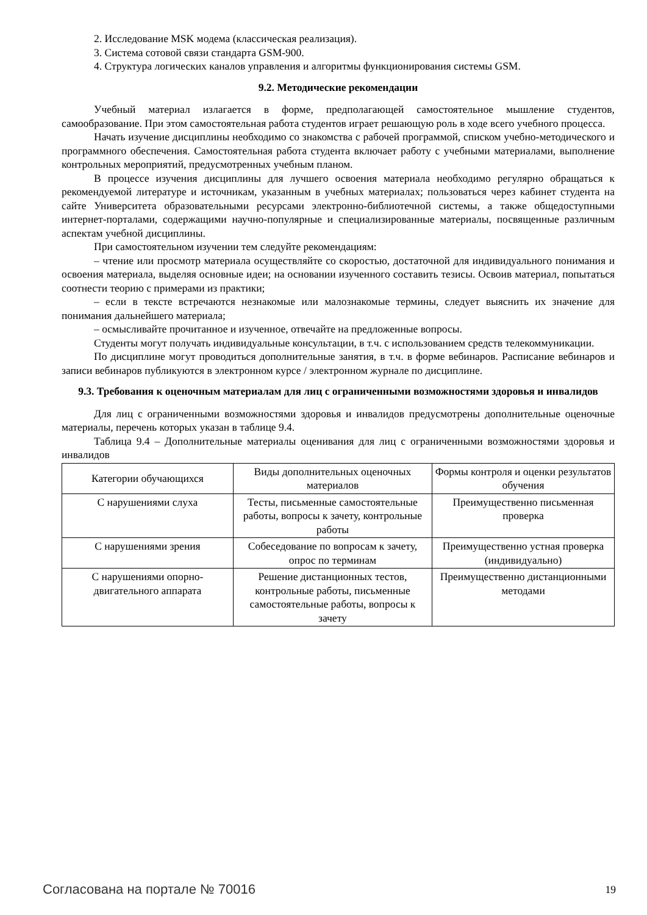2. Исследование MSK модема (классическая реализация).
3. Система сотовой связи стандарта GSM-900.
4. Структура логических каналов управления и алгоритмы функционирования системы GSM.
9.2. Методические рекомендации
Учебный материал излагается в форме, предполагающей самостоятельное мышление студентов, самообразование. При этом самостоятельная работа студентов играет решающую роль в ходе всего учебного процесса.
Начать изучение дисциплины необходимо со знакомства с рабочей программой, списком учебно-методического и программного обеспечения. Самостоятельная работа студента включает работу с учебными материалами, выполнение контрольных мероприятий, предусмотренных учебным планом.
В процессе изучения дисциплины для лучшего освоения материала необходимо регулярно обращаться к рекомендуемой литературе и источникам, указанным в учебных материалах; пользоваться через кабинет студента на сайте Университета образовательными ресурсами электронно-библиотечной системы, а также общедоступными интернет-порталами, содержащими научно-популярные и специализированные материалы, посвященные различным аспектам учебной дисциплины.
При самостоятельном изучении тем следуйте рекомендациям:
– чтение или просмотр материала осуществляйте со скоростью, достаточной для индивидуального понимания и освоения материала, выделяя основные идеи; на основании изученного составить тезисы. Освоив материал, попытаться соотнести теорию с примерами из практики;
– если в тексте встречаются незнакомые или малознакомые термины, следует выяснить их значение для понимания дальнейшего материала;
– осмысливайте прочитанное и изученное, отвечайте на предложенные вопросы.
Студенты могут получать индивидуальные консультации, в т.ч. с использованием средств телекоммуникации.
По дисциплине могут проводиться дополнительные занятия, в т.ч. в форме вебинаров. Расписание вебинаров и записи вебинаров публикуются в электронном курсе / электронном журнале по дисциплине.
9.3. Требования к оценочным материалам для лиц с ограниченными возможностями здоровья и инвалидов
Для лиц с ограниченными возможностями здоровья и инвалидов предусмотрены дополнительные оценочные материалы, перечень которых указан в таблице 9.4.
Таблица 9.4 – Дополнительные материалы оценивания для лиц с ограниченными возможностями здоровья и инвалидов
| Категории обучающихся | Виды дополнительных оценочных материалов | Формы контроля и оценки результатов обучения |
| С нарушениями слуха | Тесты, письменные самостоятельные работы, вопросы к зачету, контрольные работы | Преимущественно письменная проверка |
| С нарушениями зрения | Собеседование по вопросам к зачету, опрос по терминам | Преимущественно устная проверка (индивидуально) |
| С нарушениями опорно-двигательного аппарата | Решение дистанционных тестов, контрольные работы, письменные самостоятельные работы, вопросы к зачету | Преимущественно дистанционными методами |
Согласована на портале № 70016 19